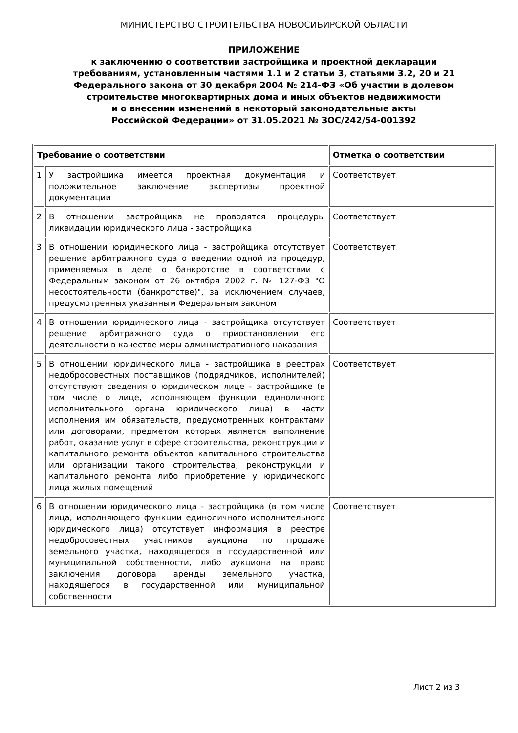МИНИСТЕРСТВО СТРОИТЕЛЬСТВА НОВОСИБИРСКОЙ ОБЛАСТИ
ПРИЛОЖЕНИЕ
к заключению о соответствии застройщика и проектной декларации
требованиям, установленным частями 1.1 и 2 статьи 3, статьями 3.2, 20 и 21
Федерального закона от 30 декабря 2004 № 214-ФЗ «Об участии в долевом
строительстве многоквартирных дома и иных объектов недвижимости
и о внесении изменений в некоторый законодательные акты
Российской Федерации» от 31.05.2021 № ЗОС/242/54-001392
| Требование о соответствии | | Отметка о соответствии |
| --- | --- | --- |
| 1 | У застройщика имеется проектная документация и положительное заключение экспертизы проектной документации | Соответствует |
| 2 | В отношении застройщика не проводятся процедуры ликвидации юридического лица - застройщика | Соответствует |
| 3 | В отношении юридического лица - застройщика отсутствует решение арбитражного суда о введении одной из процедур, применяемых в деле о банкротстве в соответствии с Федеральным законом от 26 октября 2002 г. № 127-ФЗ "О несостоятельности (банкротстве)", за исключением случаев, предусмотренных указанным Федеральным законом | Соответствует |
| 4 | В отношении юридического лица - застройщика отсутствует решение арбитражного суда о приостановлении его деятельности в качестве меры административного наказания | Соответствует |
| 5 | В отношении юридического лица - застройщика в реестрах недобросовестных поставщиков (подрядчиков, исполнителей) отсутствуют сведения о юридическом лице - застройщике (в том числе о лице, исполняющем функции единоличного исполнительного органа юридического лица) в части исполнения им обязательств, предусмотренных контрактами или договорами, предметом которых является выполнение работ, оказание услуг в сфере строительства, реконструкции и капитального ремонта объектов капитального строительства или организации такого строительства, реконструкции и капитального ремонта либо приобретение у юридического лица жилых помещений | Соответствует |
| 6 | В отношении юридического лица - застройщика (в том числе лица, исполняющего функции единоличного исполнительного юридического лица) отсутствует информация в реестре недобросовестных участников аукциона по продаже земельного участка, находящегося в государственной или муниципальной собственности, либо аукциона на право заключения договора аренды земельного участка, находящегося в государственной или муниципальной собственности | Соответствует |
Лист 2 из 3